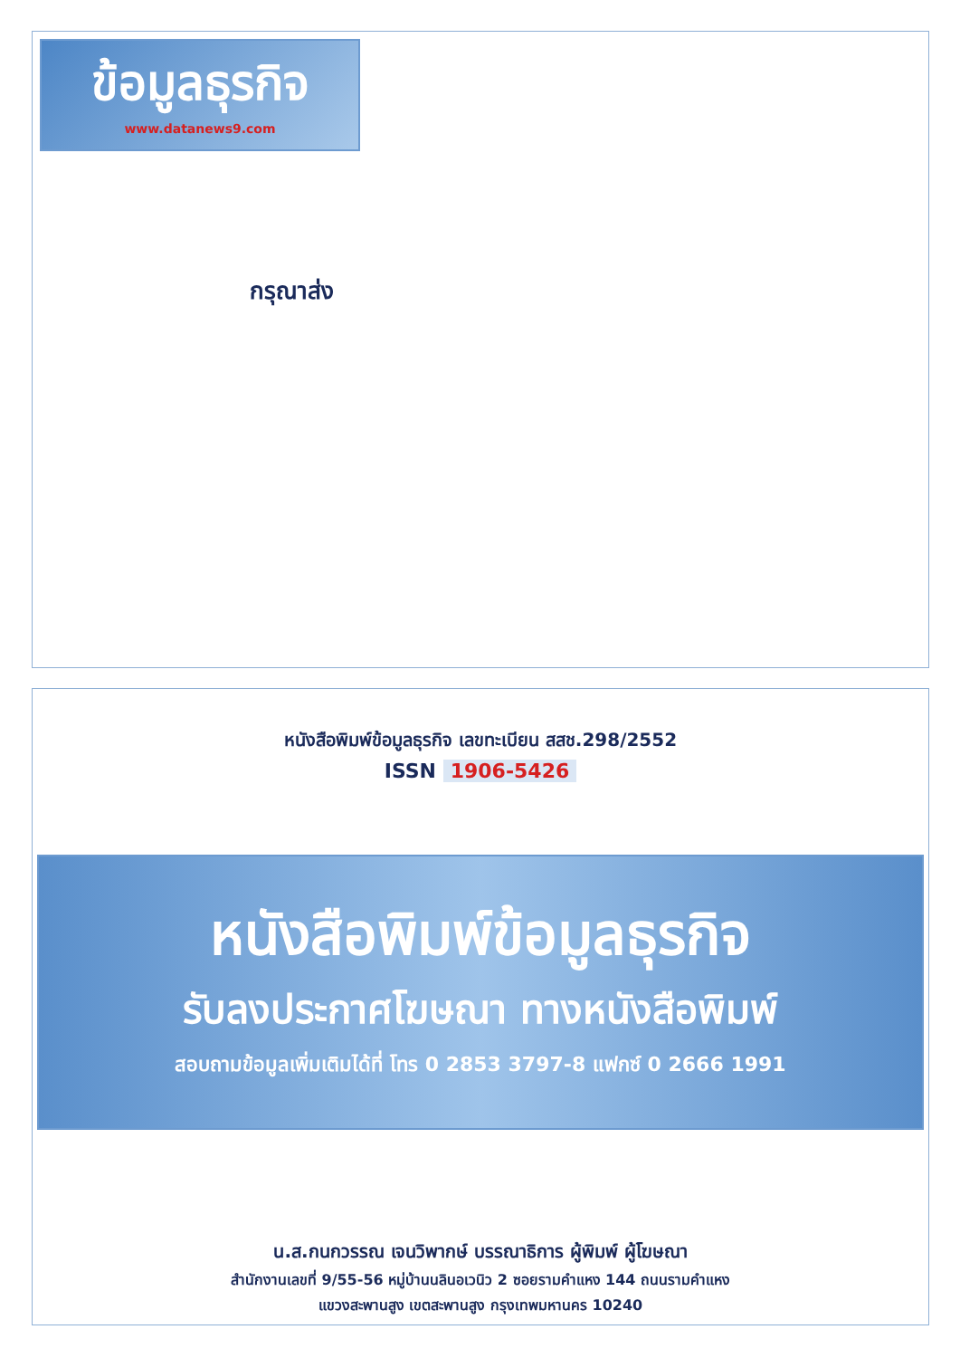ข้อมูลธุรกิจ
www.datanews9.com
กรุณาส่ง
หนังสือพิมพ์ข้อมูลธุรกิจ เลขทะเบียน สสช.298/2552
ISSN 1906-5426
หนังสือพิมพ์ข้อมูลธุรกิจ
รับลงประกาศโฆษณา ทางหนังสือพิมพ์
สอบถามข้อมูลเพิ่มเติมได้ที่ โทร 0 2853 3797-8 แฟกซ์ 0 2666 1991
น.ส.กนกวรรณ เจนวิพากษ์ บรรณาธิการ ผู้พิมพ์ ผู้โฆษณา
สำนักงานเลขที่ 9/55-56 หมู่บ้านนลินอเวนิว 2 ซอยรามคำแหง 144 ถนนรามคำแหง
แขวงสะพานสูง เขตสะพานสูง กรุงเทพมหานคร 10240